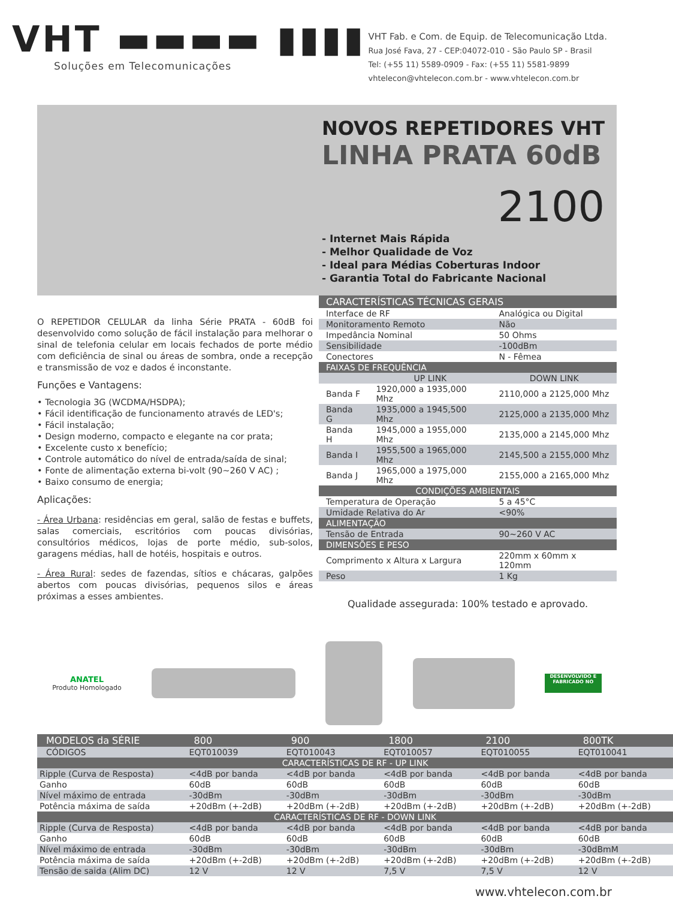VHT ▬▬▬▬ ▮▮▮▮
Soluções em Telecomunicações
VHT Fab. e Com. de Equip. de Telecomunicação Ltda.
Rua José Fava, 27 - CEP:04072-010 - São Paulo SP - Brasil
Tel: (+55 11) 5589-0909 - Fax: (+55 11) 5581-9899
vhtelecon@vhtelecon.com.br - www.vhtelecon.com.br
NOVOS REPETIDORES VHT
LINHA PRATA 60dB
2100
- Internet Mais Rápida
- Melhor Qualidade de Voz
- Ideal para Médias Coberturas Indoor
- Garantia Total do Fabricante Nacional
O REPETIDOR CELULAR da linha Série PRATA - 60dB foi desenvolvido como solução de fácil instalação para melhorar o sinal de telefonia celular em locais fechados de porte médio com deficiência de sinal ou áreas de sombra, onde a recepção e transmissão de voz e dados é inconstante.
Funções e Vantagens:
• Tecnologia 3G (WCDMA/HSDPA);
• Fácil identificação de funcionamento através de LED's;
• Fácil instalação;
• Design moderno, compacto e elegante na cor prata;
• Excelente custo x benefício;
• Controle automático do nível de entrada/saída de sinal;
• Fonte de alimentação externa bi-volt (90~260 V AC) ;
• Baixo consumo de energia;
Aplicações:
- Área Urbana: residências em geral, salão de festas e buffets, salas comerciais, escritórios com poucas divisórias, consultórios médicos, lojas de porte médio, sub-solos, garagens médias, hall de hotéis, hospitais e outros.
- Área Rural: sedes de fazendas, sítios e chácaras, galpões abertos com poucas divisórias, pequenos silos e áreas próximas a esses ambientes.
| CARACTERÍSTICAS TÉCNICAS GERAIS | | |
| --- | --- | --- |
| Interface de RF | | Analógica ou Digital |
| Monitoramento Remoto | | Não |
| Impedância Nominal | | 50 Ohms |
| Sensibilidade | | -100dBm |
| Conectores | | N - Fêmea |
| FAIXAS DE FREQUÊNCIA | | |
| | UP LINK | DOWN LINK |
| Banda F | 1920,000 a 1935,000 Mhz | 2110,000 a 2125,000 Mhz |
| Banda G | 1935,000 a 1945,500 Mhz | 2125,000 a 2135,000 Mhz |
| Banda H | 1945,000 a 1955,000 Mhz | 2135,000 a 2145,000 Mhz |
| Banda I | 1955,500 a 1965,000 Mhz | 2145,500 a 2155,000 Mhz |
| Banda J | 1965,000 a 1975,000 Mhz | 2155,000 a 2165,000 Mhz |
| CONDIÇÕES AMBIENTAIS | | |
| Temperatura de Operação | | 5 a 45°C |
| Umidade Relativa do Ar | | <90% |
| ALIMENTAÇÃO | | |
| Tensão de Entrada | | 90~260 V AC |
| DIMENSÕES E PESO | | |
| Comprimento x Altura x Largura | | 220mm x 60mm x 120mm |
| Peso | | 1 Kg |
Qualidade assegurada: 100% testado e aprovado.
ANATEL
Produto Homologado
DESENVOLVIDO E FABRICADO NO
| MODELOS da SÉRIE | 800 | 900 | 1800 | 2100 | 800TK |
| --- | --- | --- | --- | --- | --- |
| CÓDIGOS | EQT010039 | EQT010043 | EQT010057 | EQT010055 | EQT010041 |
| CARACTERÍSTICAS DE RF - UP LINK | | | | | |
| Ripple (Curva de Resposta) | <4dB por banda | <4dB por banda | <4dB por banda | <4dB por banda | <4dB por banda |
| Ganho | 60dB | 60dB | 60dB | 60dB | 60dB |
| Nível máximo de entrada | -30dBm | -30dBm | -30dBm | -30dBm | -30dBm |
| Potência máxima de saída | +20dBm (+-2dB) | +20dBm (+-2dB) | +20dBm (+-2dB) | +20dBm (+-2dB) | +20dBm (+-2dB) |
| CARACTERÍSTICAS DE RF - DOWN LINK | | | | | |
| Ripple (Curva de Resposta) | <4dB por banda | <4dB por banda | <4dB por banda | <4dB por banda | <4dB por banda |
| Ganho | 60dB | 60dB | 60dB | 60dB | 60dB |
| Nível máximo de entrada | -30dBm | -30dBm | -30dBm | -30dBm | -30dBmM |
| Potência máxima de saída | +20dBm (+-2dB) | +20dBm (+-2dB) | +20dBm (+-2dB) | +20dBm (+-2dB) | +20dBm (+-2dB) |
| Tensão de saida (Alim DC) | 12 V | 12 V | 7,5 V | 7,5 V | 12 V |
www.vhtelecon.com.br